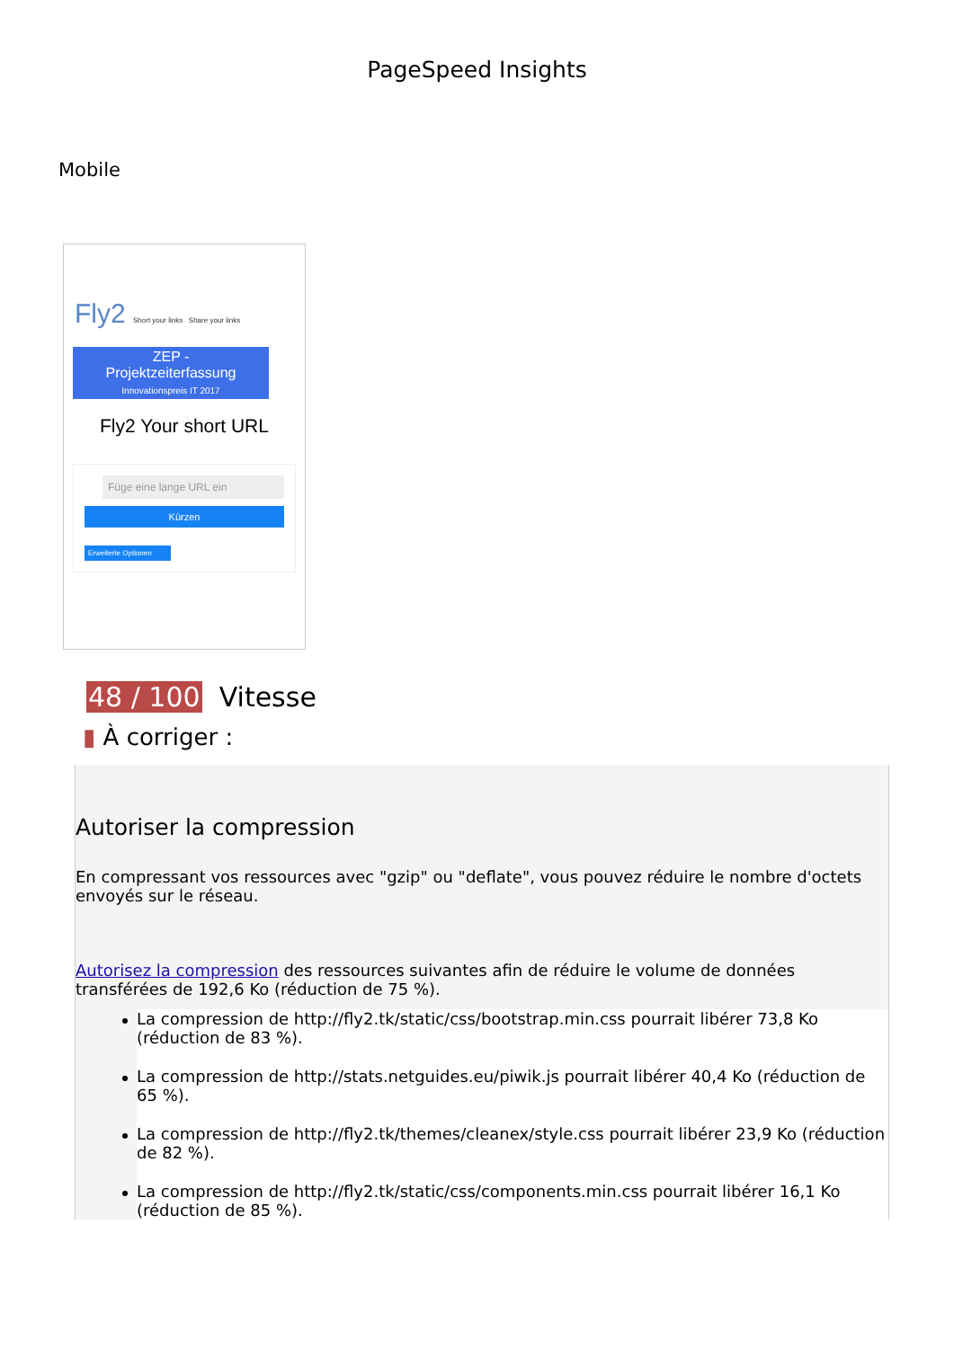PageSpeed Insights
Mobile
Fly2 Short your links Share your links
ZEP -
Projektzeiterfassung
Innovationspreis IT 2017
Fly2 Your short URL
Füge eine lange URL ein
Kürzen
Erweiterte Optionen
48 / 100 Vitesse
▮ À corriger :
Autoriser la compression
En compressant vos ressources avec "gzip" ou "deflate", vous pouvez réduire le nombre d'octets envoyés sur le réseau.
Autorisez la compression des ressources suivantes afin de réduire le volume de données transférées de 192,6 Ko (réduction de 75 %).
La compression de http://fly2.tk/static/css/bootstrap.min.css pourrait libérer 73,8 Ko (réduction de 83 %).
La compression de http://stats.netguides.eu/piwik.js pourrait libérer 40,4 Ko (réduction de 65 %).
La compression de http://fly2.tk/themes/cleanex/style.css pourrait libérer 23,9 Ko (réduction de 82 %).
La compression de http://fly2.tk/static/css/components.min.css pourrait libérer 16,1 Ko (réduction de 85 %).